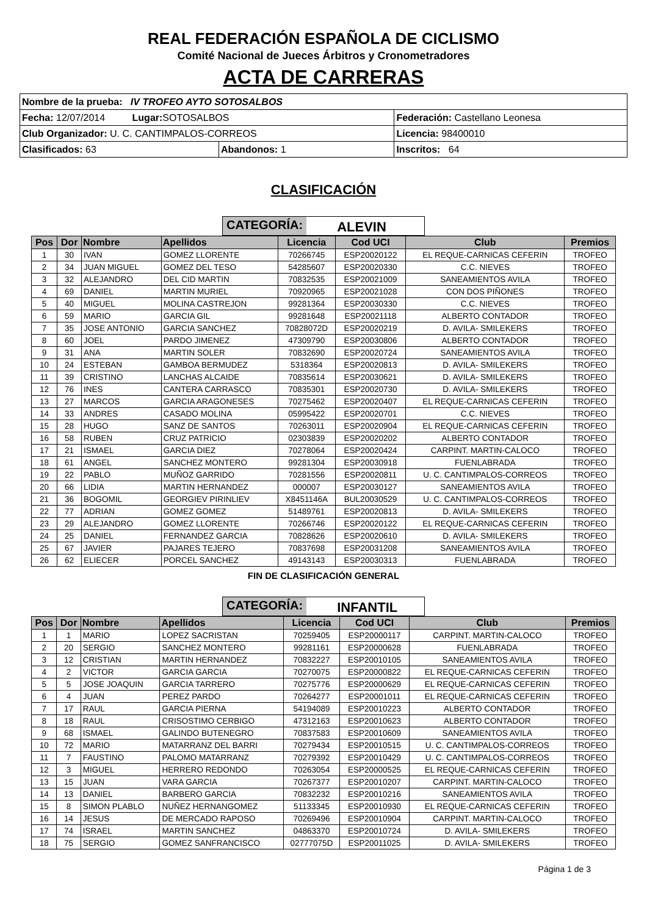REAL FEDERACIÓN ESPAÑOLA DE CICLISMO
Comité Nacional de Jueces Árbitros y Cronometradores
ACTA DE CARRERAS
| Nombre de la prueba: IV TROFEO AYTO SOTOSALBOS | | |
| Fecha: 12/07/2014 Lugar: SOTOSALBOS | | Federación: Castellano Leonesa |
| Club Organizador: U. C. CANTIMPALOS-CORREOS | | Licencia: 98400010 |
| Clasificados: 63 | Abandonos: 1 | Inscritos: 64 |
CLASIFICACIÓN
CATEGORÍA: ALEVIN
| Pos | Dor | Nombre | Apellidos | Licencia | Cod UCI | Club | Premios |
| --- | --- | --- | --- | --- | --- | --- | --- |
| 1 | 30 | IVAN | GOMEZ LLORENTE | 70266745 | ESP20020122 | EL REQUE-CARNICAS CEFERIN | TROFEO |
| 2 | 34 | JUAN MIGUEL | GOMEZ DEL TESO | 54285607 | ESP20020330 | C.C. NIEVES | TROFEO |
| 3 | 32 | ALEJANDRO | DEL CID MARTIN | 70832535 | ESP20021009 | SANEAMIENTOS AVILA | TROFEO |
| 4 | 69 | DANIEL | MARTIN MURIEL | 70920965 | ESP20021028 | CON DOS PIÑONES | TROFEO |
| 5 | 40 | MIGUEL | MOLINA CASTREJON | 99281364 | ESP20030330 | C.C. NIEVES | TROFEO |
| 6 | 59 | MARIO | GARCIA GIL | 99281648 | ESP20021118 | ALBERTO CONTADOR | TROFEO |
| 7 | 35 | JOSE ANTONIO | GARCIA SANCHEZ | 70828072D | ESP20020219 | D. AVILA- SMILEKERS | TROFEO |
| 8 | 60 | JOEL | PARDO JIMENEZ | 47309790 | ESP20030806 | ALBERTO CONTADOR | TROFEO |
| 9 | 31 | ANA | MARTIN SOLER | 70832690 | ESP20020724 | SANEAMIENTOS AVILA | TROFEO |
| 10 | 24 | ESTEBAN | GAMBOA BERMUDEZ | 5318364 | ESP20020813 | D. AVILA- SMILEKERS | TROFEO |
| 11 | 39 | CRISTINO | LANCHAS ALCAIDE | 70835614 | ESP20030621 | D. AVILA- SMILEKERS | TROFEO |
| 12 | 76 | INES | CANTERA CARRASCO | 70835301 | ESP20020730 | D. AVILA- SMILEKERS | TROFEO |
| 13 | 27 | MARCOS | GARCIA ARAGONESES | 70275462 | ESP20020407 | EL REQUE-CARNICAS CEFERIN | TROFEO |
| 14 | 33 | ANDRES | CASADO MOLINA | 05995422 | ESP20020701 | C.C. NIEVES | TROFEO |
| 15 | 28 | HUGO | SANZ DE SANTOS | 70263011 | ESP20020904 | EL REQUE-CARNICAS CEFERIN | TROFEO |
| 16 | 58 | RUBEN | CRUZ PATRICIO | 02303839 | ESP20020202 | ALBERTO CONTADOR | TROFEO |
| 17 | 21 | ISMAEL | GARCIA DIEZ | 70278064 | ESP20020424 | CARPINT. MARTIN-CALOCO | TROFEO |
| 18 | 61 | ANGEL | SANCHEZ MONTERO | 99281304 | ESP20030918 | FUENLABRADA | TROFEO |
| 19 | 22 | PABLO | MUÑOZ GARRIDO | 70281556 | ESP20020811 | U. C. CANTIMPALOS-CORREOS | TROFEO |
| 20 | 66 | LIDIA | MARTIN HERNANDEZ | 000007 | ESP20030127 | SANEAMIENTOS AVILA | TROFEO |
| 21 | 36 | BOGOMIL | GEORGIEV PIRINLIEV | X8451146A | BUL20030529 | U. C. CANTIMPALOS-CORREOS | TROFEO |
| 22 | 77 | ADRIAN | GOMEZ GOMEZ | 51489761 | ESP20020813 | D. AVILA- SMILEKERS | TROFEO |
| 23 | 29 | ALEJANDRO | GOMEZ LLORENTE | 70266746 | ESP20020122 | EL REQUE-CARNICAS CEFERIN | TROFEO |
| 24 | 25 | DANIEL | FERNANDEZ GARCIA | 70828626 | ESP20020610 | D. AVILA- SMILEKERS | TROFEO |
| 25 | 67 | JAVIER | PAJARES TEJERO | 70837698 | ESP20031208 | SANEAMIENTOS AVILA | TROFEO |
| 26 | 62 | ELIECER | PORCEL SANCHEZ | 49143143 | ESP20030313 | FUENLABRADA | TROFEO |
FIN DE CLASIFICACIÓN GENERAL
CATEGORÍA: INFANTIL
| Pos | Dor | Nombre | Apellidos | Licencia | Cod UCI | Club | Premios |
| --- | --- | --- | --- | --- | --- | --- | --- |
| 1 | 1 | MARIO | LOPEZ SACRISTAN | 70259405 | ESP20000117 | CARPINT. MARTIN-CALOCO | TROFEO |
| 2 | 20 | SERGIO | SANCHEZ MONTERO | 99281161 | ESP20000628 | FUENLABRADA | TROFEO |
| 3 | 12 | CRISTIAN | MARTIN HERNANDEZ | 70832227 | ESP20010105 | SANEAMIENTOS AVILA | TROFEO |
| 4 | 2 | VICTOR | GARCIA GARCIA | 70270075 | ESP20000822 | EL REQUE-CARNICAS CEFERIN | TROFEO |
| 5 | 5 | JOSE JOAQUIN | GARCIA TARRERO | 70275776 | ESP20000629 | EL REQUE-CARNICAS CEFERIN | TROFEO |
| 6 | 4 | JUAN | PEREZ PARDO | 70264277 | ESP20001011 | EL REQUE-CARNICAS CEFERIN | TROFEO |
| 7 | 17 | RAUL | GARCIA PIERNA | 54194089 | ESP20010223 | ALBERTO CONTADOR | TROFEO |
| 8 | 18 | RAUL | CRISOSTIMO CERBIGO | 47312163 | ESP20010623 | ALBERTO CONTADOR | TROFEO |
| 9 | 68 | ISMAEL | GALINDO BUTENEGRO | 70837583 | ESP20010609 | SANEAMIENTOS AVILA | TROFEO |
| 10 | 72 | MARIO | MATARRANZ DEL BARRI | 70279434 | ESP20010515 | U. C. CANTIMPALOS-CORREOS | TROFEO |
| 11 | 7 | FAUSTINO | PALOMO MATARRANZ | 70279392 | ESP20010429 | U. C. CANTIMPALOS-CORREOS | TROFEO |
| 12 | 3 | MIGUEL | HERRERO REDONDO | 70263054 | ESP20000525 | EL REQUE-CARNICAS CEFERIN | TROFEO |
| 13 | 15 | JUAN | VARA GARCIA | 70267377 | ESP20010207 | CARPINT. MARTIN-CALOCO | TROFEO |
| 14 | 13 | DANIEL | BARBERO GARCIA | 70832232 | ESP20010216 | SANEAMIENTOS AVILA | TROFEO |
| 15 | 8 | SIMON PLABLO | NUÑEZ HERNANGOMEZ | 51133345 | ESP20010930 | EL REQUE-CARNICAS CEFERIN | TROFEO |
| 16 | 14 | JESUS | DE MERCADO RAPOSO | 70269496 | ESP20010904 | CARPINT. MARTIN-CALOCO | TROFEO |
| 17 | 74 | ISRAEL | MARTIN SANCHEZ | 04863370 | ESP20010724 | D. AVILA- SMILEKERS | TROFEO |
| 18 | 75 | SERGIO | GOMEZ SANFRANCISCO | 02777075D | ESP20011025 | D. AVILA- SMILEKERS | TROFEO |
Página 1 de 3